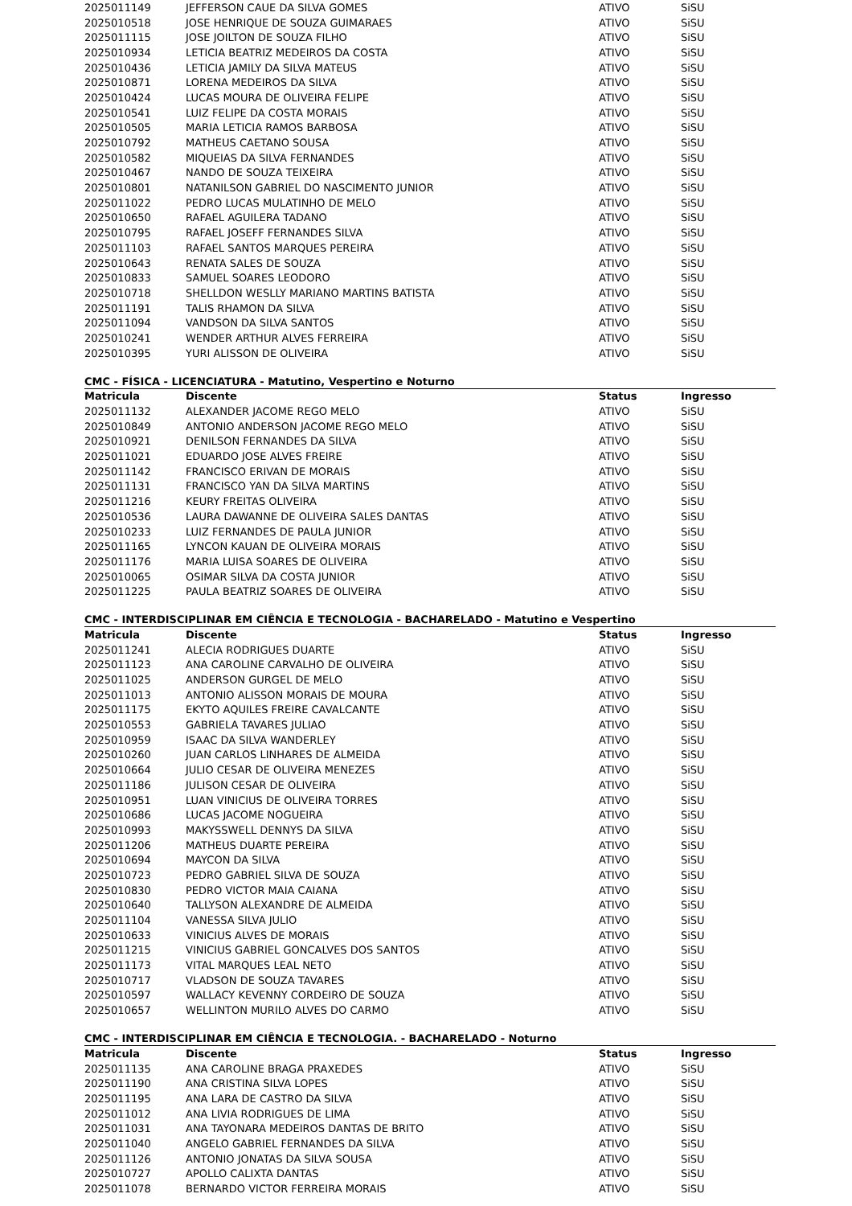| 2025011149 | JEFFERSON CAUE DA SILVA GOMES | ATIVO | SiSU |
| 2025010518 | JOSE HENRIQUE DE SOUZA GUIMARAES | ATIVO | SiSU |
| 2025011115 | JOSE JOILTON DE SOUZA FILHO | ATIVO | SiSU |
| 2025010934 | LETICIA BEATRIZ MEDEIROS DA COSTA | ATIVO | SiSU |
| 2025010436 | LETICIA JAMILY DA SILVA MATEUS | ATIVO | SiSU |
| 2025010871 | LORENA MEDEIROS DA SILVA | ATIVO | SiSU |
| 2025010424 | LUCAS MOURA DE OLIVEIRA FELIPE | ATIVO | SiSU |
| 2025010541 | LUIZ FELIPE DA COSTA MORAIS | ATIVO | SiSU |
| 2025010505 | MARIA LETICIA RAMOS BARBOSA | ATIVO | SiSU |
| 2025010792 | MATHEUS CAETANO SOUSA | ATIVO | SiSU |
| 2025010582 | MIQUEIAS DA SILVA FERNANDES | ATIVO | SiSU |
| 2025010467 | NANDO DE SOUZA TEIXEIRA | ATIVO | SiSU |
| 2025010801 | NATANILSON GABRIEL DO NASCIMENTO JUNIOR | ATIVO | SiSU |
| 2025011022 | PEDRO LUCAS MULATINHO DE MELO | ATIVO | SiSU |
| 2025010650 | RAFAEL AGUILERA TADANO | ATIVO | SiSU |
| 2025010795 | RAFAEL JOSEFF FERNANDES SILVA | ATIVO | SiSU |
| 2025011103 | RAFAEL SANTOS MARQUES PEREIRA | ATIVO | SiSU |
| 2025010643 | RENATA SALES DE SOUZA | ATIVO | SiSU |
| 2025010833 | SAMUEL SOARES LEODORO | ATIVO | SiSU |
| 2025010718 | SHELLDON WESLLY MARIANO MARTINS BATISTA | ATIVO | SiSU |
| 2025011191 | TALIS RHAMON DA SILVA | ATIVO | SiSU |
| 2025011094 | VANDSON DA SILVA SANTOS | ATIVO | SiSU |
| 2025010241 | WENDER ARTHUR ALVES FERREIRA | ATIVO | SiSU |
| 2025010395 | YURI ALISSON DE OLIVEIRA | ATIVO | SiSU |
CMC - FÍSICA - LICENCIATURA - Matutino, Vespertino e Noturno
| Matricula | Discente | Status | Ingresso |
| --- | --- | --- | --- |
| 2025011132 | ALEXANDER JACOME REGO MELO | ATIVO | SiSU |
| 2025010849 | ANTONIO ANDERSON JACOME REGO MELO | ATIVO | SiSU |
| 2025010921 | DENILSON FERNANDES DA SILVA | ATIVO | SiSU |
| 2025011021 | EDUARDO JOSE ALVES FREIRE | ATIVO | SiSU |
| 2025011142 | FRANCISCO ERIVAN DE MORAIS | ATIVO | SiSU |
| 2025011131 | FRANCISCO YAN DA SILVA MARTINS | ATIVO | SiSU |
| 2025011216 | KEURY FREITAS OLIVEIRA | ATIVO | SiSU |
| 2025010536 | LAURA DAWANNE DE OLIVEIRA SALES DANTAS | ATIVO | SiSU |
| 2025010233 | LUIZ FERNANDES DE PAULA JUNIOR | ATIVO | SiSU |
| 2025011165 | LYNCON KAUAN DE OLIVEIRA MORAIS | ATIVO | SiSU |
| 2025011176 | MARIA LUISA SOARES DE OLIVEIRA | ATIVO | SiSU |
| 2025010065 | OSIMAR SILVA DA COSTA JUNIOR | ATIVO | SiSU |
| 2025011225 | PAULA BEATRIZ SOARES DE OLIVEIRA | ATIVO | SiSU |
CMC - INTERDISCIPLINAR EM CIÊNCIA E TECNOLOGIA - BACHARELADO - Matutino e Vespertino
| Matricula | Discente | Status | Ingresso |
| --- | --- | --- | --- |
| 2025011241 | ALECIA RODRIGUES DUARTE | ATIVO | SiSU |
| 2025011123 | ANA CAROLINE CARVALHO DE OLIVEIRA | ATIVO | SiSU |
| 2025011025 | ANDERSON GURGEL DE MELO | ATIVO | SiSU |
| 2025011013 | ANTONIO ALISSON MORAIS DE MOURA | ATIVO | SiSU |
| 2025011175 | EKYTO AQUILES FREIRE CAVALCANTE | ATIVO | SiSU |
| 2025010553 | GABRIELA TAVARES JULIAO | ATIVO | SiSU |
| 2025010959 | ISAAC DA SILVA WANDERLEY | ATIVO | SiSU |
| 2025010260 | JUAN CARLOS LINHARES DE ALMEIDA | ATIVO | SiSU |
| 2025010664 | JULIO CESAR DE OLIVEIRA MENEZES | ATIVO | SiSU |
| 2025011186 | JULISON CESAR DE OLIVEIRA | ATIVO | SiSU |
| 2025010951 | LUAN VINICIUS DE OLIVEIRA TORRES | ATIVO | SiSU |
| 2025010686 | LUCAS JACOME NOGUEIRA | ATIVO | SiSU |
| 2025010993 | MAKYSSWELL DENNYS DA SILVA | ATIVO | SiSU |
| 2025011206 | MATHEUS DUARTE PEREIRA | ATIVO | SiSU |
| 2025010694 | MAYCON DA SILVA | ATIVO | SiSU |
| 2025010723 | PEDRO GABRIEL SILVA DE SOUZA | ATIVO | SiSU |
| 2025010830 | PEDRO VICTOR MAIA CAIANA | ATIVO | SiSU |
| 2025010640 | TALLYSON ALEXANDRE DE ALMEIDA | ATIVO | SiSU |
| 2025011104 | VANESSA SILVA JULIO | ATIVO | SiSU |
| 2025010633 | VINICIUS ALVES DE MORAIS | ATIVO | SiSU |
| 2025011215 | VINICIUS GABRIEL GONCALVES DOS SANTOS | ATIVO | SiSU |
| 2025011173 | VITAL MARQUES LEAL NETO | ATIVO | SiSU |
| 2025010717 | VLADSON DE SOUZA TAVARES | ATIVO | SiSU |
| 2025010597 | WALLACY KEVENNY CORDEIRO DE SOUZA | ATIVO | SiSU |
| 2025010657 | WELLINTON MURILO ALVES DO CARMO | ATIVO | SiSU |
CMC - INTERDISCIPLINAR EM CIÊNCIA E TECNOLOGIA. - BACHARELADO - Noturno
| Matricula | Discente | Status | Ingresso |
| --- | --- | --- | --- |
| 2025011135 | ANA CAROLINE BRAGA PRAXEDES | ATIVO | SiSU |
| 2025011190 | ANA CRISTINA SILVA LOPES | ATIVO | SiSU |
| 2025011195 | ANA LARA DE CASTRO DA SILVA | ATIVO | SiSU |
| 2025011012 | ANA LIVIA RODRIGUES DE LIMA | ATIVO | SiSU |
| 2025011031 | ANA TAYONARA MEDEIROS DANTAS DE BRITO | ATIVO | SiSU |
| 2025011040 | ANGELO GABRIEL FERNANDES DA SILVA | ATIVO | SiSU |
| 2025011126 | ANTONIO JONATAS DA SILVA SOUSA | ATIVO | SiSU |
| 2025010727 | APOLLO CALIXTA DANTAS | ATIVO | SiSU |
| 2025011078 | BERNARDO VICTOR FERREIRA MORAIS | ATIVO | SiSU |